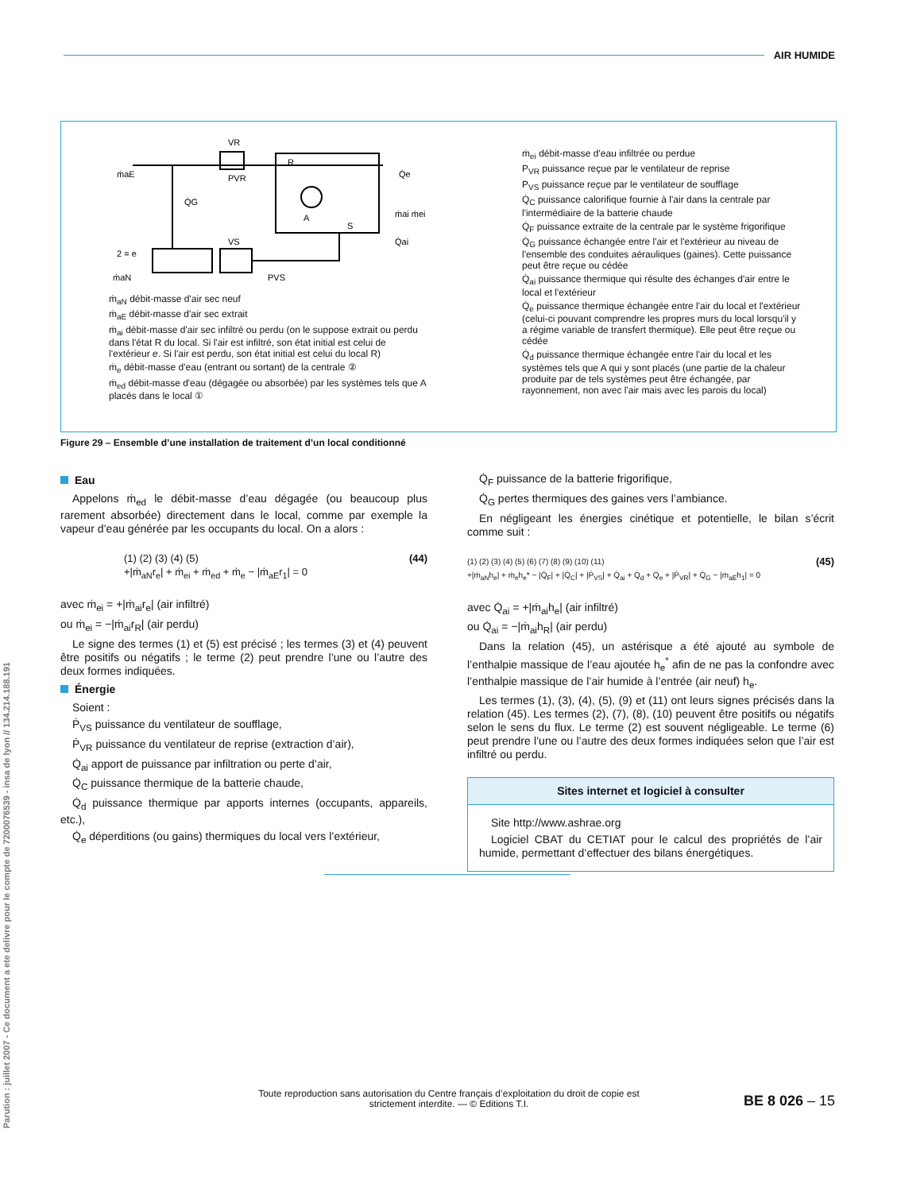AIR HUMIDE
Parution : juillet 2007 - Ce document a ete delivre pour le compte de 7200076539 - insa de lyon // 134.214.188.191
VR
VS
R
A
S
2 = e
ṁaN
ṁaE
Q̇G
Q̇e
ṁai ṁei
Q̇ai
PVR
PVS
ṁ<sub>aN</sub> débit-masse d'air sec neuf
ṁ<sub>aE</sub> débit-masse d'air sec extrait
ṁ<sub>ai</sub> débit-masse d'air sec infiltré ou perdu (on le suppose extrait ou perdu dans l'état R du local. Si l'air est infiltré, son état initial est celui de l'extérieur e. Si l'air est perdu, son état initial est celui du local R)
ṁ<sub>e</sub> débit-masse d'eau (entrant ou sortant) de la centrale ②
ṁ<sub>ed</sub> débit-masse d'eau (dégagée ou absorbée) par les systèmes tels que A placés dans le local ①
ṁ<sub>ei</sub> débit-masse d'eau infiltrée ou perdue
P<sub>VR</sub> puissance reçue par le ventilateur de reprise
P<sub>VS</sub> puissance reçue par le ventilateur de soufflage
Q̇<sub>C</sub> puissance calorifique fournie à l'air dans la centrale par l'intermédiaire de la batterie chaude
Q̇<sub>F</sub> puissance extraite de la centrale par le système frigorifique
Q̇<sub>G</sub> puissance échangée entre l'air et l'extérieur au niveau de l'ensemble des conduites aérauliques (gaines). Cette puissance peut être reçue ou cédée
Q̇<sub>ai</sub> puissance thermique qui résulte des échanges d'air entre le local et l'extérieur
Q̇<sub>e</sub> puissance thermique échangée entre l'air du local et l'extérieur (celui-ci pouvant comprendre les propres murs du local lorsqu'il y a régime variable de transfert thermique). Elle peut être reçue ou cédée
Q̇<sub>d</sub> puissance thermique échangée entre l'air du local et les systèmes tels que A qui y sont placés (une partie de la chaleur produite par de tels systèmes peut être échangée, par rayonnement, non avec l'air mais avec les parois du local)
Figure 29 – Ensemble d’une installation de traitement d’un local conditionné
Eau
Appelons ṁ<sub>ed</sub> le débit-masse d’eau dégagée (ou beaucoup plus rarement absorbée) directement dans le local, comme par exemple la vapeur d’eau générée par les occupants du local. On a alors :
(1) (2) (3) (4) (5)
+|ṁ<sub>aN</sub>r<sub>e</sub>| + ṁ<sub>ei</sub> + ṁ<sub>ed</sub> + ṁ<sub>e</sub> − |ṁ<sub>aE</sub>r<sub>1</sub>| = 0
(44)
avec ṁ<sub>ei</sub> = +|ṁ<sub>ai</sub>r<sub>e</sub>| (air infiltré)
ou ṁ<sub>ei</sub> = −|ṁ<sub>ai</sub>r<sub>R</sub>| (air perdu)
Le signe des termes (1) et (5) est précisé ; les termes (3) et (4) peuvent être positifs ou négatifs ; le terme (2) peut prendre l’une ou l’autre des deux formes indiquées.
Énergie
Soient :
Ṗ<sub>VS</sub> puissance du ventilateur de soufflage,
Ṗ<sub>VR</sub> puissance du ventilateur de reprise (extraction d’air),
Q̇<sub>ai</sub> apport de puissance par infiltration ou perte d’air,
Q̇<sub>C</sub> puissance thermique de la batterie chaude,
Q̇<sub>d</sub> puissance thermique par apports internes (occupants, appareils, etc.),
Q̇<sub>e</sub> déperditions (ou gains) thermiques du local vers l’extérieur,
Q̇<sub>F</sub> puissance de la batterie frigorifique,
Q̇<sub>G</sub> pertes thermiques des gaines vers l’ambiance.
En négligeant les énergies cinétique et potentielle, le bilan s’écrit comme suit :
(1) (2) (3) (4) (5) (6) (7) (8) (9) (10) (11)
+|ṁ<sub>aN</sub>h<sub>e</sub>| + ṁ<sub>e</sub>h<sub>e</sub>* − |Q̇<sub>F</sub>| + |Q̇<sub>C</sub>| + |Ṗ<sub>VS</sub>| + Q̇<sub>ai</sub> + Q̇<sub>d</sub> + Q̇<sub>e</sub> + |Ṗ<sub>VR</sub>| + Q̇<sub>G</sub> − |ṁ<sub>aE</sub>h<sub>1</sub>| = 0
(45)
avec Q̇<sub>ai</sub> = +|ṁ<sub>ai</sub>h<sub>e</sub>| (air infiltré)
ou Q̇<sub>ai</sub> = −|ṁ<sub>ai</sub>h<sub>R</sub>| (air perdu)
Dans la relation (45), un astérisque a été ajouté au symbole de l’enthalpie massique de l’eau ajoutée h<sub>e</sub><sup>*</sup> afin de ne pas la confondre avec l’enthalpie massique de l’air humide à l’entrée (air neuf) h<sub>e</sub>.
Les termes (1), (3), (4), (5), (9) et (11) ont leurs signes précisés dans la relation (45). Les termes (2), (7), (8), (10) peuvent être positifs ou négatifs selon le sens du flux. Le terme (2) est souvent négligeable. Le terme (6) peut prendre l’une ou l’autre des deux formes indiquées selon que l’air est infiltré ou perdu.
Sites internet et logiciel à consulter
Site http://www.ashrae.org
Logiciel CBAT du CETIAT pour le calcul des propriétés de l’air humide, permettant d’effectuer des bilans énergétiques.
Toute reproduction sans autorisation du Centre français d’exploitation du droit de copie est strictement interdite. — © Editions T.I.
BE 8 026 – 15